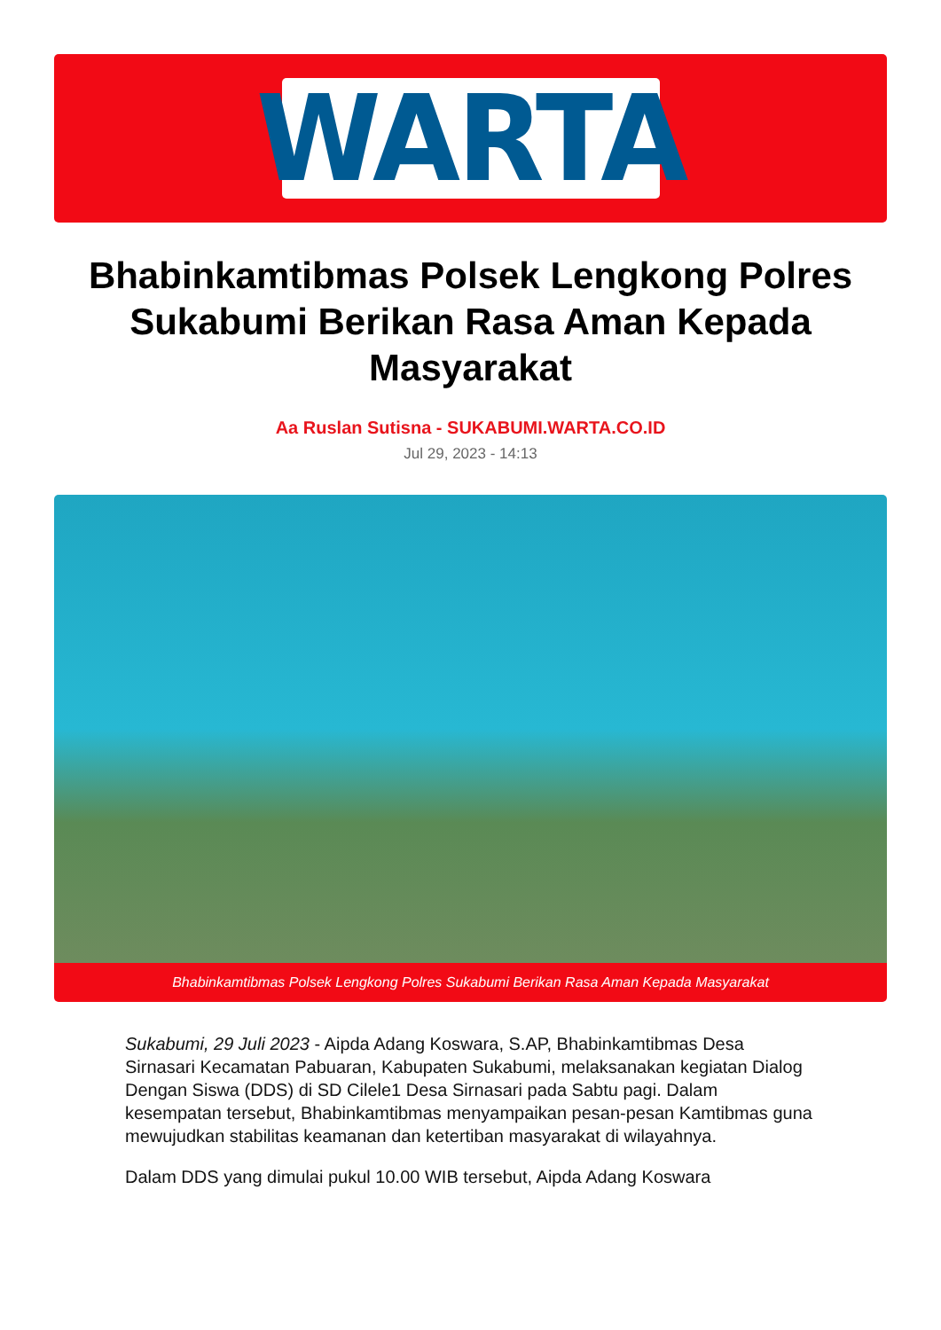WARTA
Bhabinkamtibmas Polsek Lengkong Polres Sukabumi Berikan Rasa Aman Kepada Masyarakat
Aa Ruslan Sutisna - SUKABUMI.WARTA.CO.ID
Jul 29, 2023 - 14:13
Bhabinkamtibmas Polsek Lengkong Polres Sukabumi Berikan Rasa Aman Kepada Masyarakat
Sukabumi, 29 Juli 2023 - Aipda Adang Koswara, S.AP, Bhabinkamtibmas Desa Sirnasari Kecamatan Pabuaran, Kabupaten Sukabumi, melaksanakan kegiatan Dialog Dengan Siswa (DDS) di SD Cilele1 Desa Sirnasari pada Sabtu pagi. Dalam kesempatan tersebut, Bhabinkamtibmas menyampaikan pesan-pesan Kamtibmas guna mewujudkan stabilitas keamanan dan ketertiban masyarakat di wilayahnya.
Dalam DDS yang dimulai pukul 10.00 WIB tersebut, Aipda Adang Koswara